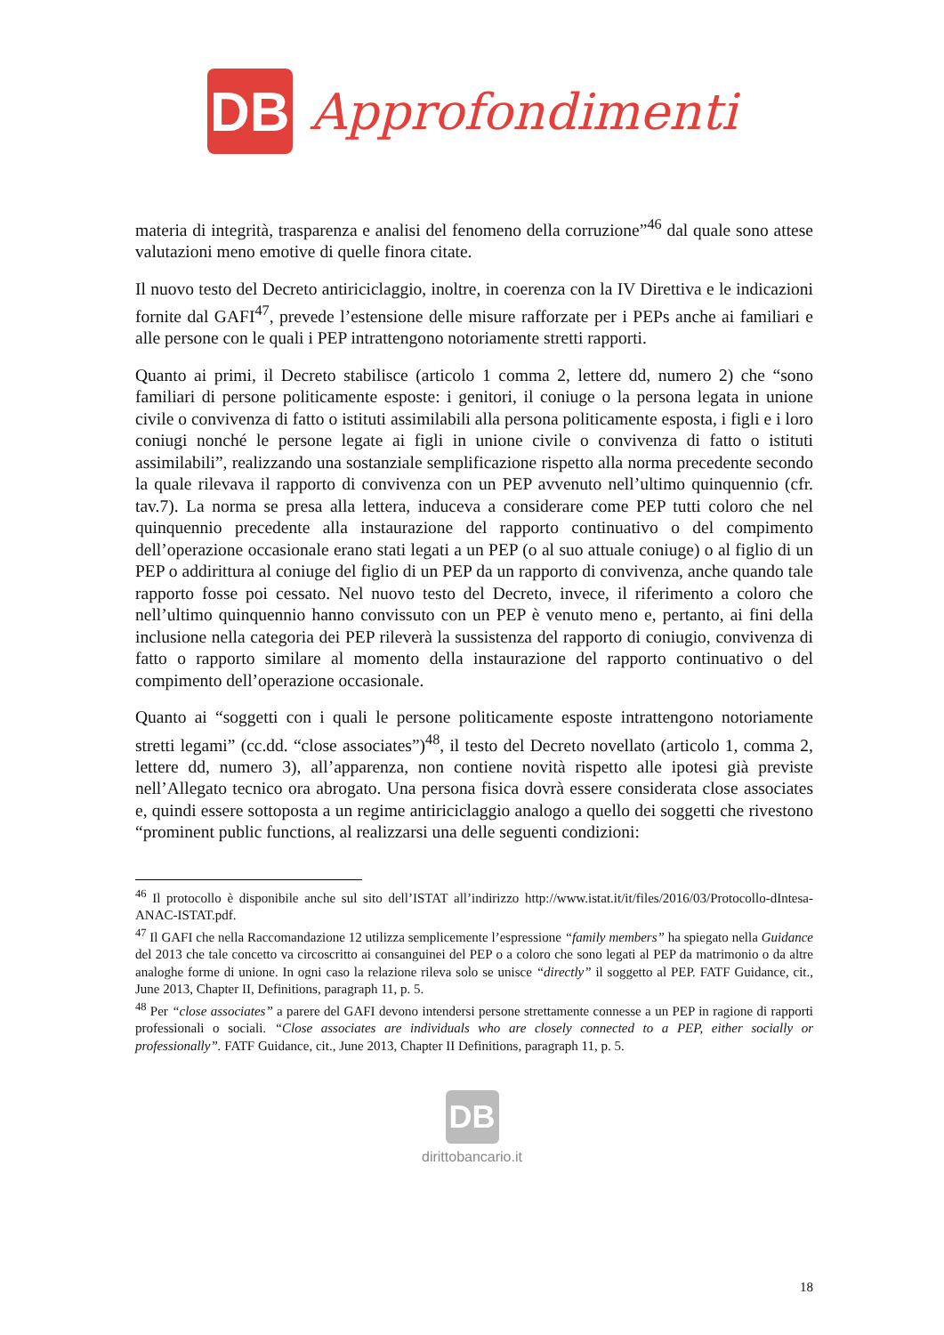DB
Approfondimenti
materia di integrità, trasparenza e analisi del fenomeno della corruzione”<sup>46</sup> dal quale sono attese valutazioni meno emotive di quelle finora citate.
Il nuovo testo del Decreto antiriciclaggio, inoltre, in coerenza con la IV Direttiva e le indicazioni fornite dal GAFI<sup>47</sup>, prevede l’estensione delle misure rafforzate per i PEPs anche ai familiari e alle persone con le quali i PEP intrattengono notoriamente stretti rapporti.
Quanto ai primi, il Decreto stabilisce (articolo 1 comma 2, lettere dd, numero 2) che “sono familiari di persone politicamente esposte: i genitori, il coniuge o la persona legata in unione civile o convivenza di fatto o istituti assimilabili alla persona politicamente esposta, i figli e i loro coniugi nonché le persone legate ai figli in unione civile o convivenza di fatto o istituti assimilabili”, realizzando una sostanziale semplificazione rispetto alla norma precedente secondo la quale rilevava il rapporto di convivenza con un PEP avvenuto nell’ultimo quinquennio (cfr. tav.7). La norma se presa alla lettera, induceva a considerare come PEP tutti coloro che nel quinquennio precedente alla instaurazione del rapporto continuativo o del compimento dell’operazione occasionale erano stati legati a un PEP (o al suo attuale coniuge) o al figlio di un PEP o addirittura al coniuge del figlio di un PEP da un rapporto di convivenza, anche quando tale rapporto fosse poi cessato. Nel nuovo testo del Decreto, invece, il riferimento a coloro che nell’ultimo quinquennio hanno convissuto con un PEP è venuto meno e, pertanto, ai fini della inclusione nella categoria dei PEP rileverà la sussistenza del rapporto di coniugio, convivenza di fatto o rapporto similare al momento della instaurazione del rapporto continuativo o del compimento dell’operazione occasionale.
Quanto ai “soggetti con i quali le persone politicamente esposte intrattengono notoriamente stretti legami” (cc.dd. “close associates”)<sup>48</sup>, il testo del Decreto novellato (articolo 1, comma 2, lettere dd, numero 3), all’apparenza, non contiene novità rispetto alle ipotesi già previste nell’Allegato tecnico ora abrogato. Una persona fisica dovrà essere considerata close associates e, quindi essere sottoposta a un regime antiriciclaggio analogo a quello dei soggetti che rivestono “prominent public functions, al realizzarsi una delle seguenti condizioni:
<sup>46</sup> Il protocollo è disponibile anche sul sito dell’ISTAT all’indirizzo http://www.istat.it/it/files/2016/03/Protocollo-dIntesa-ANAC-ISTAT.pdf.
<sup>47</sup> Il GAFI che nella Raccomandazione 12 utilizza semplicemente l’espressione “family members” ha spiegato nella Guidance del 2013 che tale concetto va circoscritto ai consanguinei del PEP o a coloro che sono legati al PEP da matrimonio o da altre analoghe forme di unione. In ogni caso la relazione rileva solo se unisce “directly” il soggetto al PEP. FATF Guidance, cit., June 2013, Chapter II, Definitions, paragraph 11, p. 5.
<sup>48</sup> Per “close associates” a parere del GAFI devono intendersi persone strettamente connesse a un PEP in ragione di rapporti professionali o sociali. “Close associates are individuals who are closely connected to a PEP, either socially or professionally”. FATF Guidance, cit., June 2013, Chapter II Definitions, paragraph 11, p. 5.
DB
dirittobancario.it
18